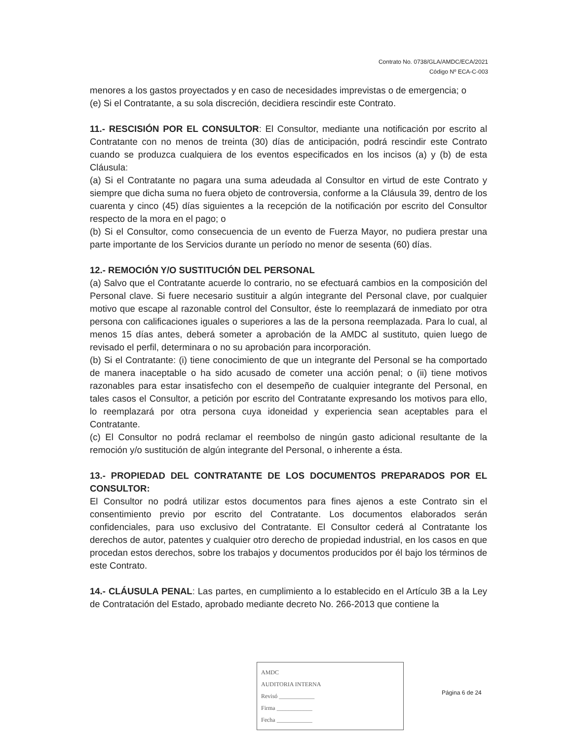Contrato No. 0738/GLA/AMDC/ECA/2021
Código Nº ECA-C-003
menores a los gastos proyectados y en caso de necesidades imprevistas o de emergencia; o
(e) Si el Contratante, a su sola discreción, decidiera rescindir este Contrato.
11.- RESCISIÓN POR EL CONSULTOR: El Consultor, mediante una notificación por escrito al Contratante con no menos de treinta (30) días de anticipación, podrá rescindir este Contrato cuando se produzca cualquiera de los eventos especificados en los incisos (a) y (b) de esta Cláusula:
(a) Si el Contratante no pagara una suma adeudada al Consultor en virtud de este Contrato y siempre que dicha suma no fuera objeto de controversia, conforme a la Cláusula 39, dentro de los cuarenta y cinco (45) días siguientes a la recepción de la notificación por escrito del Consultor respecto de la mora en el pago; o
(b) Si el Consultor, como consecuencia de un evento de Fuerza Mayor, no pudiera prestar una parte importante de los Servicios durante un período no menor de sesenta (60) días.
12.- REMOCIÓN Y/O SUSTITUCIÓN DEL PERSONAL
(a) Salvo que el Contratante acuerde lo contrario, no se efectuará cambios en la composición del Personal clave. Si fuere necesario sustituir a algún integrante del Personal clave, por cualquier motivo que escape al razonable control del Consultor, éste lo reemplazará de inmediato por otra persona con calificaciones iguales o superiores a las de la persona reemplazada. Para lo cual, al menos 15 días antes, deberá someter a aprobación de la AMDC al sustituto, quien luego de revisado el perfil, determinara o no su aprobación para incorporación.
(b) Si el Contratante: (i) tiene conocimiento de que un integrante del Personal se ha comportado de manera inaceptable o ha sido acusado de cometer una acción penal; o (ii) tiene motivos razonables para estar insatisfecho con el desempeño de cualquier integrante del Personal, en tales casos el Consultor, a petición por escrito del Contratante expresando los motivos para ello, lo reemplazará por otra persona cuya idoneidad y experiencia sean aceptables para el Contratante.
(c) El Consultor no podrá reclamar el reembolso de ningún gasto adicional resultante de la remoción y/o sustitución de algún integrante del Personal, o inherente a ésta.
13.- PROPIEDAD DEL CONTRATANTE DE LOS DOCUMENTOS PREPARADOS POR EL CONSULTOR:
El Consultor no podrá utilizar estos documentos para fines ajenos a este Contrato sin el consentimiento previo por escrito del Contratante. Los documentos elaborados serán confidenciales, para uso exclusivo del Contratante. El Consultor cederá al Contratante los derechos de autor, patentes y cualquier otro derecho de propiedad industrial, en los casos en que procedan estos derechos, sobre los trabajos y documentos producidos por él bajo los términos de este Contrato.
14.- CLÁUSULA PENAL: Las partes, en cumplimiento a lo establecido en el Artículo 3B a la Ley de Contratación del Estado, aprobado mediante decreto No. 266-2013 que contiene la
AMDC
AUDITORIA INTERNA
Revisó ____________
Firma ____________
Fecha ____________
Página 6 de 24